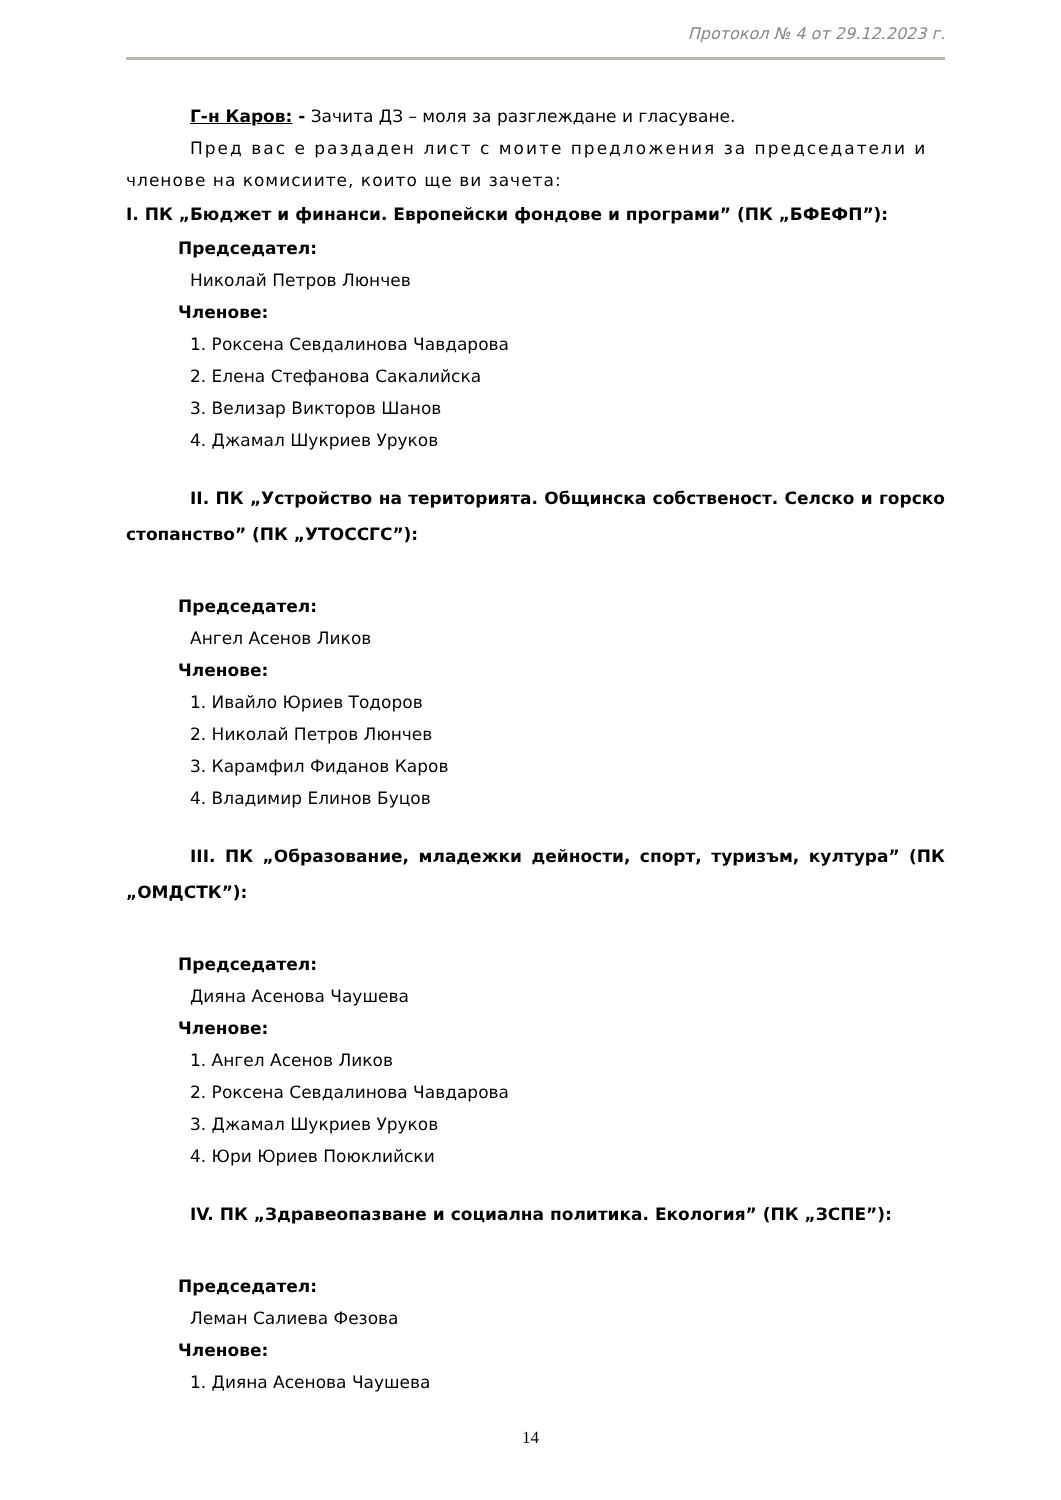Протокол № 4 от 29.12.2023 г.
Г-н Каров: - Зачита ДЗ – моля за разглеждане и гласуване.
Пред вас е раздаден лист с моите предложения за председатели и
членове на комисиите, които ще ви зачета:
I. ПК „Бюджет и финанси. Европейски фондове и програми” (ПК „БФЕФП”):
Председател:
Николай Петров Люнчев
Членове:
1. Роксена Севдалинова Чавдарова
2. Елена Стефанова Сакалийска
3. Велизар Викторов Шанов
4. Джамал Шукриев Уруков
II. ПК „Устройство на територията. Общинска собственост. Селско и горско стопанство” (ПК „УТОССГС”):
Председател:
Ангел Асенов Ликов
Членове:
1. Ивайло Юриев Тодоров
2. Николай Петров Люнчев
3. Карамфил Фиданов Каров
4. Владимир Елинов Буцов
III. ПК „Образование, младежки дейности, спорт, туризъм, култура” (ПК „ОМДСТК”):
Председател:
Дияна Асенова Чаушева
Членове:
1. Ангел Асенов Ликов
2. Роксена Севдалинова Чавдарова
3. Джамал Шукриев Уруков
4. Юри Юриев Поюклийски
IV. ПК „Здравеопазване и социална политика. Екология” (ПК „ЗСПЕ”):
Председател:
Леман Салиева Фезова
Членове:
1. Дияна Асенова Чаушева
14